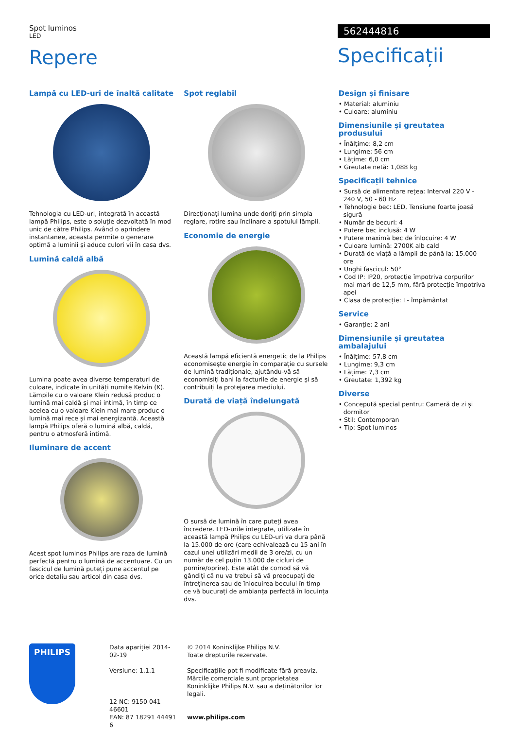Spot luminos
LED
Repere
562444816
Specificații
Lampă cu LED-uri de înaltă calitate
Tehnologia cu LED-uri, integrată în această lampă Philips, este o soluție dezvoltată în mod unic de către Philips. Având o aprindere instantanee, aceasta permite o generare optimă a luminii și aduce culori vii în casa dvs.
Lumină caldă albă
Lumina poate avea diverse temperaturi de culoare, indicate în unități numite Kelvin (K). Lămpile cu o valoare Klein redusă produc o lumină mai caldă și mai intimă, în timp ce acelea cu o valoare Klein mai mare produc o lumină mai rece și mai energizantă. Această lampă Philips oferă o lumină albă, caldă, pentru o atmosferă intimă.
Iluminare de accent
Acest spot luminos Philips are raza de lumină perfectă pentru o lumină de accentuare. Cu un fascicul de lumină puteți pune accentul pe orice detaliu sau articol din casa dvs.
Spot reglabil
Direcționați lumina unde doriți prin simpla reglare, rotire sau înclinare a spotului lămpii.
Economie de energie
Această lampă eficientă energetic de la Philips economisește energie în comparație cu sursele de lumină tradiționale, ajutându-vă să economisiți bani la facturile de energie și să contribuiți la protejarea mediului.
Durată de viață îndelungată
O sursă de lumină în care puteți avea încredere. LED-urile integrate, utilizate în această lampă Philips cu LED-uri va dura până la 15.000 de ore (care echivalează cu 15 ani în cazul unei utilizări medii de 3 ore/zi, cu un număr de cel puțin 13.000 de cicluri de pornire/oprire). Este atât de comod să vă gândiți că nu va trebui să vă preocupați de întreținerea sau de înlocuirea becului în timp ce vă bucurați de ambianța perfectă în locuința dvs.
Design și finisare
• Material: aluminiu
• Culoare: aluminiu
Dimensiunile și greutatea produsului
• Înălțime: 8,2 cm
• Lungime: 56 cm
• Lățime: 6,0 cm
• Greutate netă: 1,088 kg
Specificații tehnice
• Sursă de alimentare rețea: Interval 220 V - 240 V, 50 - 60 Hz
• Tehnologie bec: LED, Tensiune foarte joasă sigură
• Număr de becuri: 4
• Putere bec inclusă: 4 W
• Putere maximă bec de înlocuire: 4 W
• Culoare lumină: 2700K alb cald
• Durată de viață a lămpii de până la: 15.000 ore
• Unghi fascicul: 50°
• Cod IP: IP20, protecție împotriva corpurilor mai mari de 12,5 mm, fără protecție împotriva apei
• Clasa de protecție: I - împământat
Service
• Garanție: 2 ani
Dimensiunile și greutatea ambalajului
• Înălțime: 57,8 cm
• Lungime: 9,3 cm
• Lățime: 7,3 cm
• Greutate: 1,392 kg
Diverse
• Concepută special pentru: Cameră de zi și dormitor
• Stil: Contemporan
• Tip: Spot luminos
PHILIPS
Data apariției 2014-02-19
Versiune: 1.1.1
12 NC: 9150 041 46601
EAN: 87 18291 44491 6
© 2014 Koninklijke Philips N.V.
Toate drepturile rezervate.
Specificațiile pot fi modificate fără preaviz. Mărcile comerciale sunt proprietatea Koninklijke Philips N.V. sau a deținătorilor lor legali.
www.philips.com